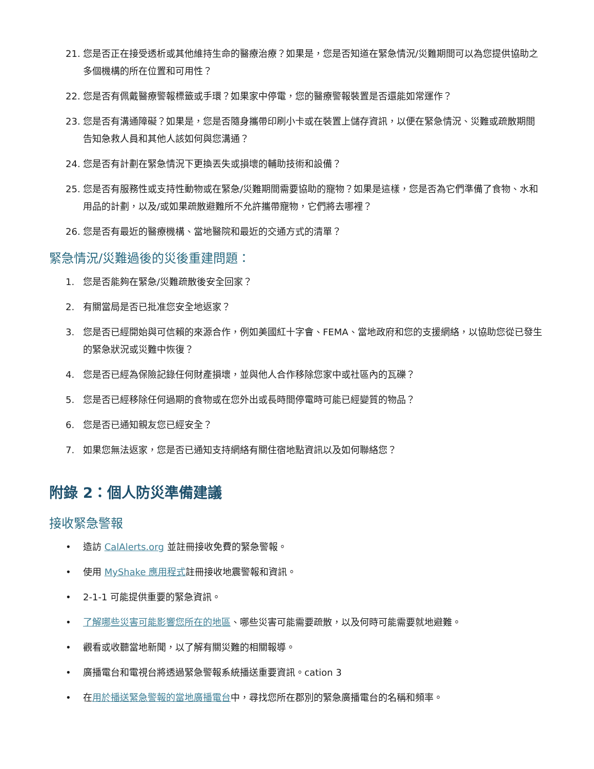21. 您是否正在接受透析或其他維持生命的醫療治療？如果是，您是否知道在緊急情況/災難期間可以為您提供協助之多個機構的所在位置和可用性？
22. 您是否有佩戴醫療警報標籤或手環？如果家中停電，您的醫療警報裝置是否還能如常運作？
23. 您是否有溝通障礙？如果是，您是否隨身攜帶印刷小卡或在裝置上儲存資訊，以便在緊急情況、災難或疏散期間告知急救人員和其他人該如何與您溝通？
24. 您是否有計劃在緊急情況下更換丟失或損壞的輔助技術和設備？
25. 您是否有服務性或支持性動物或在緊急/災難期間需要協助的寵物？如果是這樣，您是否為它們準備了食物、水和用品的計劃，以及/或如果疏散避難所不允許攜帶寵物，它們將去哪裡？
26. 您是否有最近的醫療機構、當地醫院和最近的交通方式的清單？
緊急情況/災難過後的災後重建問題：
1. 您是否能夠在緊急/災難疏散後安全回家？
2. 有關當局是否已批准您安全地返家？
3. 您是否已經開始與可信賴的來源合作，例如美國紅十字會、FEMA、當地政府和您的支援網絡，以協助您從已發生的緊急狀況或災難中恢復？
4. 您是否已經為保險記錄任何財產損壞，並與他人合作移除您家中或社區內的瓦礫？
5. 您是否已經移除任何過期的食物或在您外出或長時間停電時可能已經變質的物品？
6. 您是否已通知親友您已經安全？
7. 如果您無法返家，您是否已通知支持網絡有關住宿地點資訊以及如何聯絡您？
附錄 2：個人防災準備建議
接收緊急警報
• 造訪 CalAlerts.org 並註冊接收免費的緊急警報。
• 使用 MyShake 應用程式註冊接收地震警報和資訊。
• 2-1-1 可能提供重要的緊急資訊。
• 了解哪些災害可能影響您所在的地區、哪些災害可能需要疏散，以及何時可能需要就地避難。
• 觀看或收聽當地新聞，以了解有關災難的相關報導。
• 廣播電台和電視台將透過緊急警報系統播送重要資訊。cation 3
• 在用於播送緊急警報的當地廣播電台中，尋找您所在郡別的緊急廣播電台的名稱和頻率。